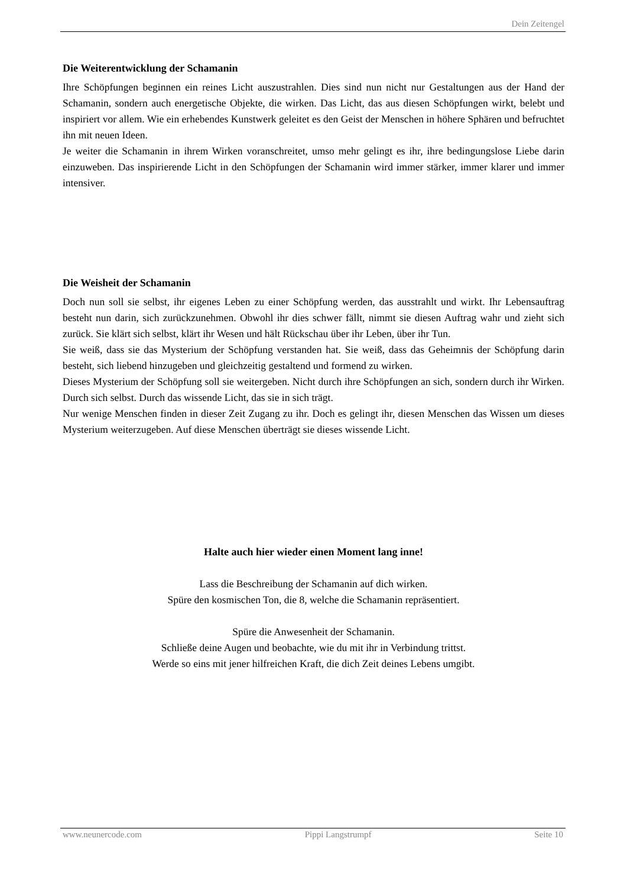Dein Zeitengel
Die Weiterentwicklung der Schamanin
Ihre Schöpfungen beginnen ein reines Licht auszustrahlen. Dies sind nun nicht nur Gestaltungen aus der Hand der Schamanin, sondern auch energetische Objekte, die wirken. Das Licht, das aus diesen Schöpfungen wirkt, belebt und inspiriert vor allem. Wie ein erhebendes Kunstwerk geleitet es den Geist der Menschen in höhere Sphären und befruchtet ihn mit neuen Ideen.
Je weiter die Schamanin in ihrem Wirken voranschreitet, umso mehr gelingt es ihr, ihre bedingungslose Liebe darin einzuweben. Das inspirierende Licht in den Schöpfungen der Schamanin wird immer stärker, immer klarer und immer intensiver.
Die Weisheit der Schamanin
Doch nun soll sie selbst, ihr eigenes Leben zu einer Schöpfung werden, das ausstrahlt und wirkt. Ihr Lebensauftrag besteht nun darin, sich zurückzunehmen. Obwohl ihr dies schwer fällt, nimmt sie diesen Auftrag wahr und zieht sich zurück. Sie klärt sich selbst, klärt ihr Wesen und hält Rückschau über ihr Leben, über ihr Tun.
Sie weiß, dass sie das Mysterium der Schöpfung verstanden hat. Sie weiß, dass das Geheimnis der Schöpfung darin besteht, sich liebend hinzugeben und gleichzeitig gestaltend und formend zu wirken.
Dieses Mysterium der Schöpfung soll sie weitergeben. Nicht durch ihre Schöpfungen an sich, sondern durch ihr Wirken. Durch sich selbst. Durch das wissende Licht, das sie in sich trägt.
Nur wenige Menschen finden in dieser Zeit Zugang zu ihr. Doch es gelingt ihr, diesen Menschen das Wissen um dieses Mysterium weiterzugeben. Auf diese Menschen überträgt sie dieses wissende Licht.
Halte auch hier wieder einen Moment lang inne!
Lass die Beschreibung der Schamanin auf dich wirken.
Spüre den kosmischen Ton, die 8, welche die Schamanin repräsentiert.
Spüre die Anwesenheit der Schamanin.
Schließe deine Augen und beobachte, wie du mit ihr in Verbindung trittst.
Werde so eins mit jener hilfreichen Kraft, die dich Zeit deines Lebens umgibt.
www.neunercode.com Pippi Langstrumpf Seite 10